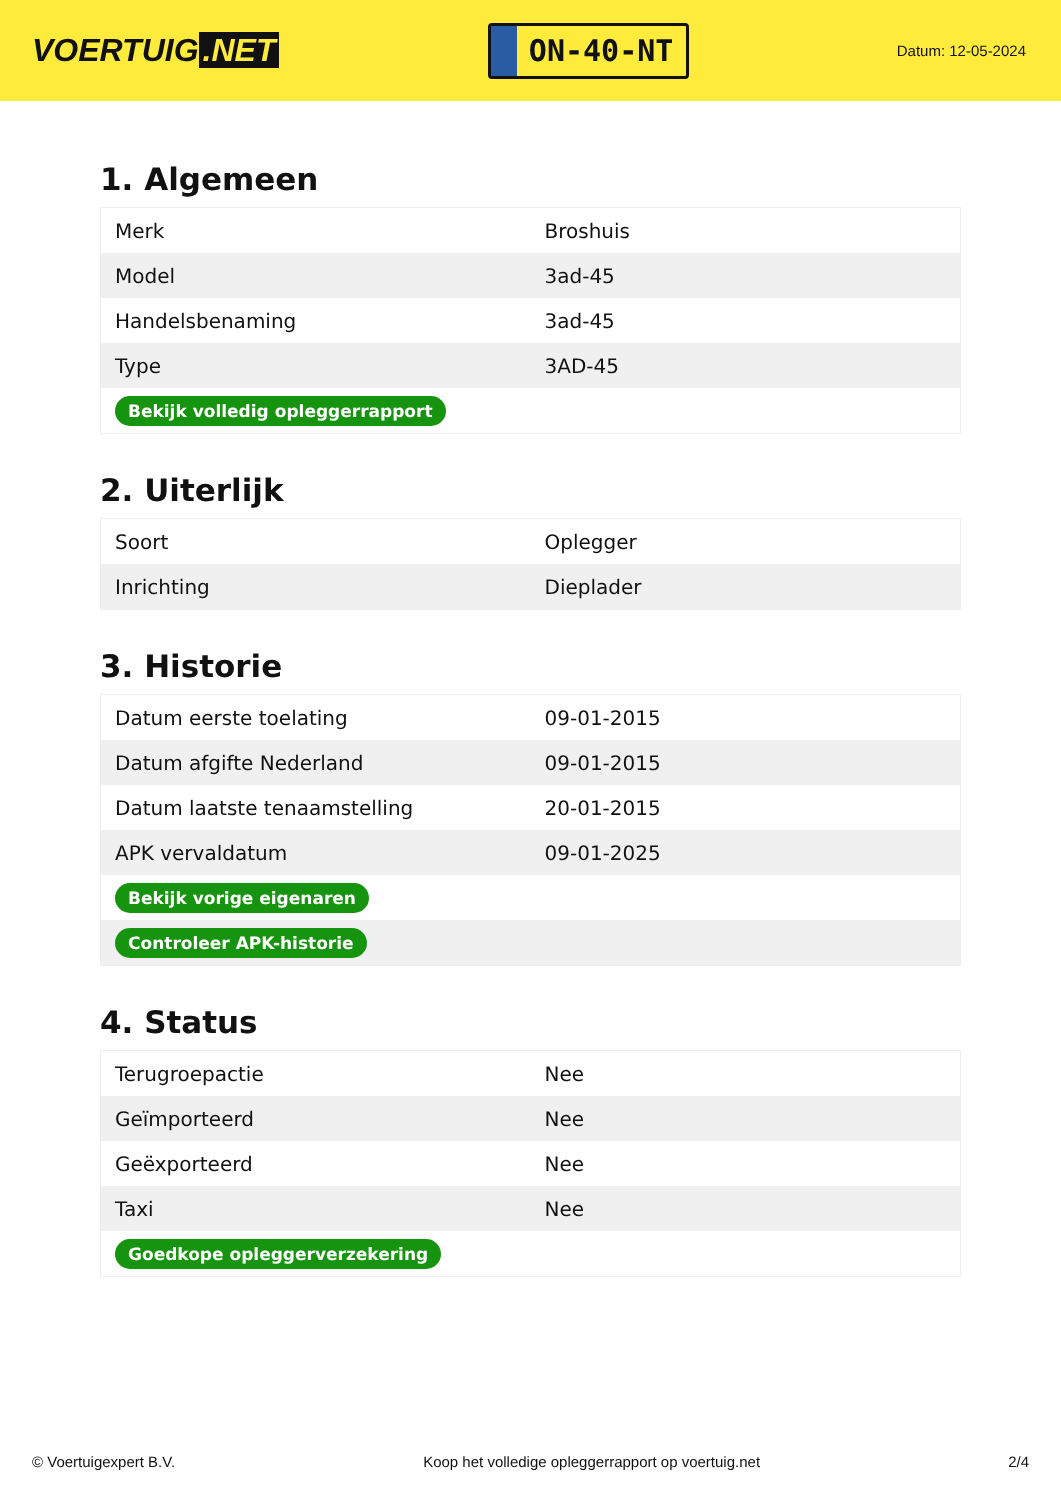VOERTUIG.NET
ON-40-NT
Datum: 12-05-2024
1. Algemeen
| Merk | Broshuis |
| Model | 3ad-45 |
| Handelsbenaming | 3ad-45 |
| Type | 3AD-45 |
| Bekijk volledig opleggerrapport | |
2. Uiterlijk
| Soort | Oplegger |
| Inrichting | Dieplader |
3. Historie
| Datum eerste toelating | 09-01-2015 |
| Datum afgifte Nederland | 09-01-2015 |
| Datum laatste tenaamstelling | 20-01-2015 |
| APK vervaldatum | 09-01-2025 |
| Bekijk vorige eigenaren | |
| Controleer APK-historie | |
4. Status
| Terugroepactie | Nee |
| Geïmporteerd | Nee |
| Geëxporteerd | Nee |
| Taxi | Nee |
| Goedkope opleggerverzekering | |
© Voertuigexpert B.V. Koop het volledige opleggerrapport op voertuig.net 2/4